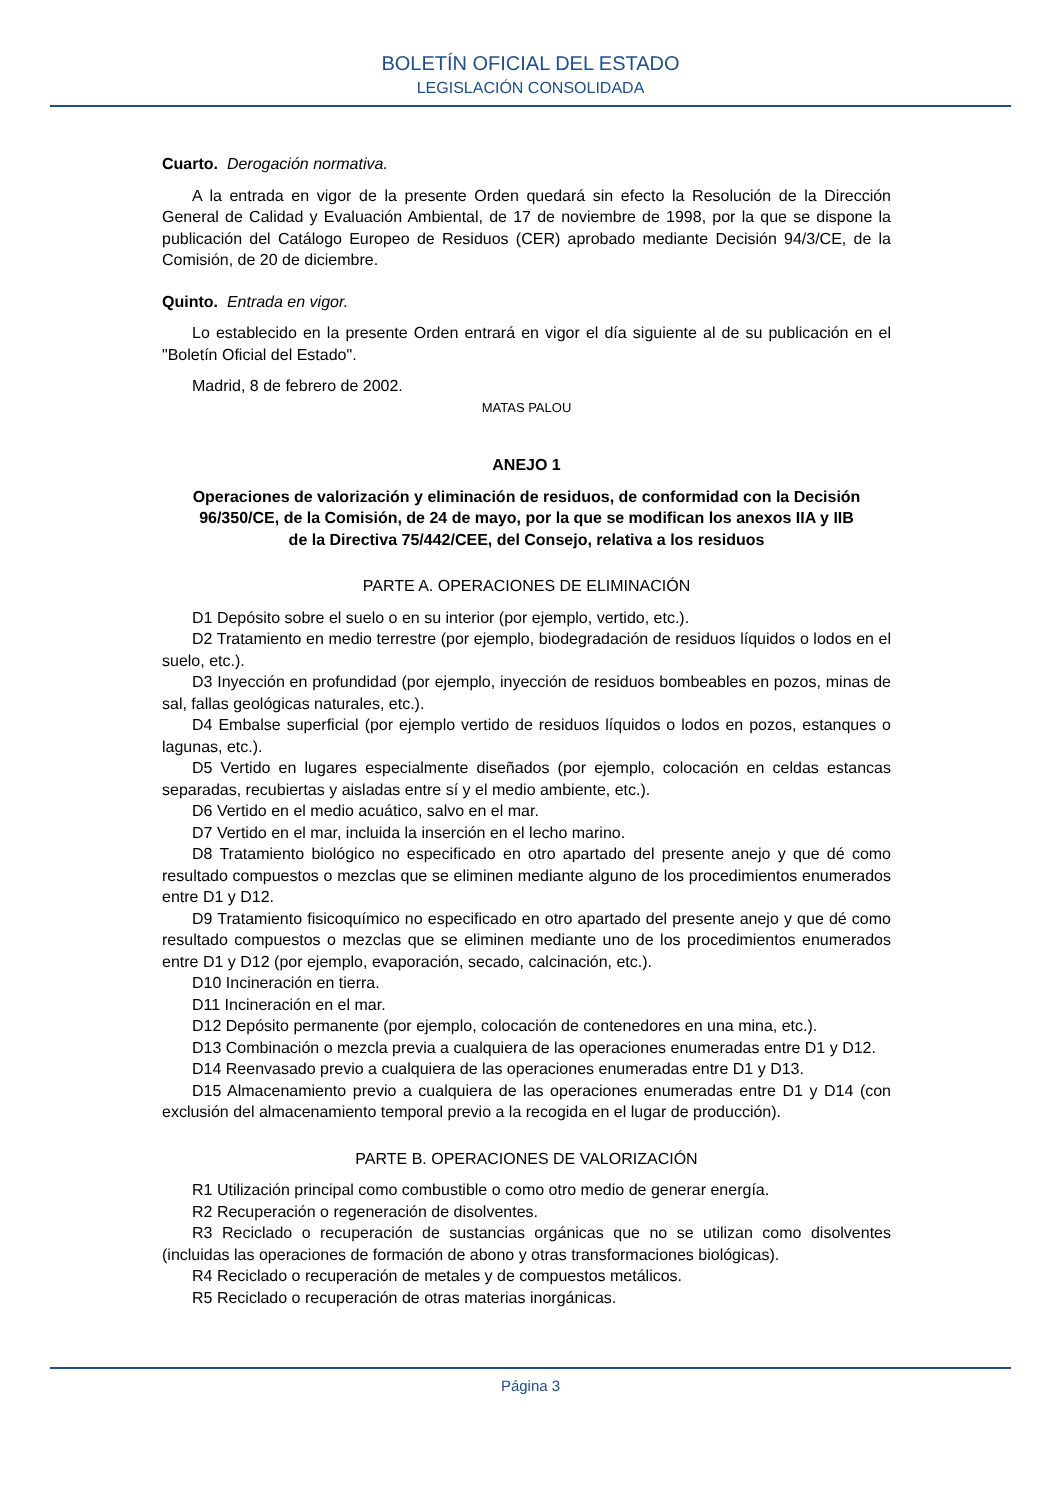BOLETÍN OFICIAL DEL ESTADO
LEGISLACIÓN CONSOLIDADA
Cuarto. Derogación normativa.
A la entrada en vigor de la presente Orden quedará sin efecto la Resolución de la Dirección General de Calidad y Evaluación Ambiental, de 17 de noviembre de 1998, por la que se dispone la publicación del Catálogo Europeo de Residuos (CER) aprobado mediante Decisión 94/3/CE, de la Comisión, de 20 de diciembre.
Quinto. Entrada en vigor.
Lo establecido en la presente Orden entrará en vigor el día siguiente al de su publicación en el "Boletín Oficial del Estado".
Madrid, 8 de febrero de 2002.
MATAS PALOU
ANEJO 1
Operaciones de valorización y eliminación de residuos, de conformidad con la Decisión 96/350/CE, de la Comisión, de 24 de mayo, por la que se modifican los anexos IIA y IIB de la Directiva 75/442/CEE, del Consejo, relativa a los residuos
PARTE A. OPERACIONES DE ELIMINACIÓN
D1 Depósito sobre el suelo o en su interior (por ejemplo, vertido, etc.).
D2 Tratamiento en medio terrestre (por ejemplo, biodegradación de residuos líquidos o lodos en el suelo, etc.).
D3 Inyección en profundidad (por ejemplo, inyección de residuos bombeables en pozos, minas de sal, fallas geológicas naturales, etc.).
D4 Embalse superficial (por ejemplo vertido de residuos líquidos o lodos en pozos, estanques o lagunas, etc.).
D5 Vertido en lugares especialmente diseñados (por ejemplo, colocación en celdas estancas separadas, recubiertas y aisladas entre sí y el medio ambiente, etc.).
D6 Vertido en el medio acuático, salvo en el mar.
D7 Vertido en el mar, incluida la inserción en el lecho marino.
D8 Tratamiento biológico no especificado en otro apartado del presente anejo y que dé como resultado compuestos o mezclas que se eliminen mediante alguno de los procedimientos enumerados entre D1 y D12.
D9 Tratamiento fisicoquímico no especificado en otro apartado del presente anejo y que dé como resultado compuestos o mezclas que se eliminen mediante uno de los procedimientos enumerados entre D1 y D12 (por ejemplo, evaporación, secado, calcinación, etc.).
D10 Incineración en tierra.
D11 Incineración en el mar.
D12 Depósito permanente (por ejemplo, colocación de contenedores en una mina, etc.).
D13 Combinación o mezcla previa a cualquiera de las operaciones enumeradas entre D1 y D12.
D14 Reenvasado previo a cualquiera de las operaciones enumeradas entre D1 y D13.
D15 Almacenamiento previo a cualquiera de las operaciones enumeradas entre D1 y D14 (con exclusión del almacenamiento temporal previo a la recogida en el lugar de producción).
PARTE B. OPERACIONES DE VALORIZACIÓN
R1 Utilización principal como combustible o como otro medio de generar energía.
R2 Recuperación o regeneración de disolventes.
R3 Reciclado o recuperación de sustancias orgánicas que no se utilizan como disolventes (incluidas las operaciones de formación de abono y otras transformaciones biológicas).
R4 Reciclado o recuperación de metales y de compuestos metálicos.
R5 Reciclado o recuperación de otras materias inorgánicas.
Página 3